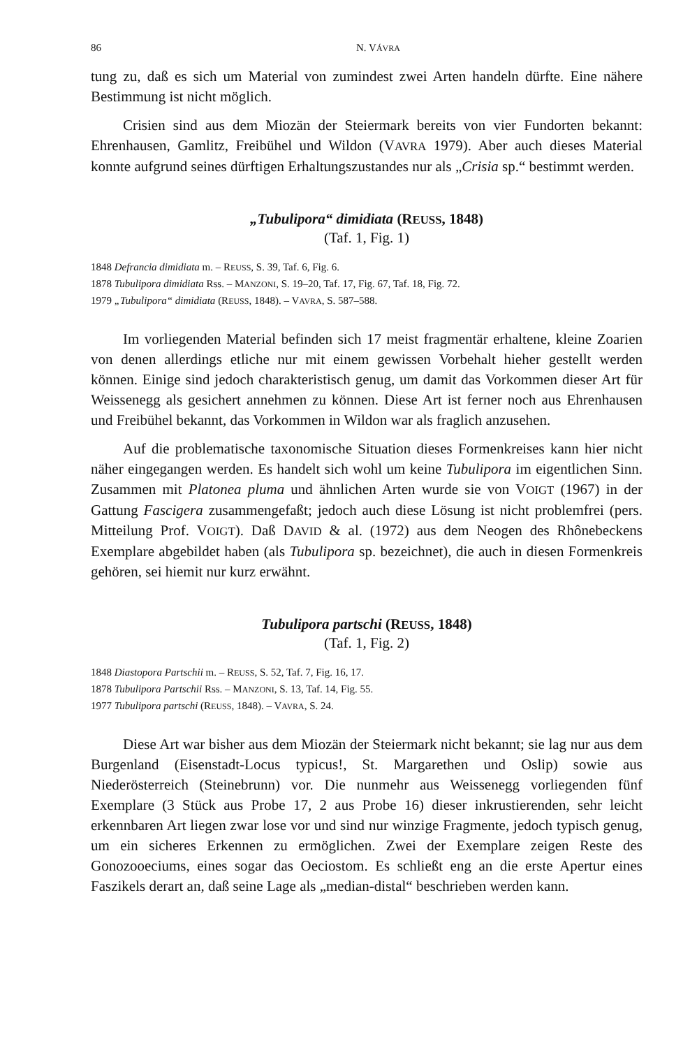86 N. VÁVRA
tung zu, daß es sich um Material von zumindest zwei Arten handeln dürfte. Eine nähere Bestimmung ist nicht möglich.
Crisien sind aus dem Miozän der Steiermark bereits von vier Fundorten bekannt: Ehrenhausen, Gamlitz, Freibühel und Wildon (VAVRA 1979). Aber auch dieses Material konnte aufgrund seines dürftigen Erhaltungszustandes nur als „Crisia sp.“ bestimmt werden.
„Tubulipora“ dimidiata (REUSS, 1848)
(Taf. 1, Fig. 1)
1848 Defrancia dimidiata m. – REUSS, S. 39, Taf. 6, Fig. 6.
1878 Tubulipora dimidiata Rss. – MANZONI, S. 19–20, Taf. 17, Fig. 67, Taf. 18, Fig. 72.
1979 „Tubulipora“ dimidiata (REUSS, 1848). – VAVRA, S. 587–588.
Im vorliegenden Material befinden sich 17 meist fragmentär erhaltene, kleine Zoarien von denen allerdings etliche nur mit einem gewissen Vorbehalt hieher gestellt werden können. Einige sind jedoch charakteristisch genug, um damit das Vorkommen dieser Art für Weissenegg als gesichert annehmen zu können. Diese Art ist ferner noch aus Ehrenhausen und Freibühel bekannt, das Vorkommen in Wildon war als fraglich anzusehen.
Auf die problematische taxonomische Situation dieses Formenkreises kann hier nicht näher eingegangen werden. Es handelt sich wohl um keine Tubulipora im eigentlichen Sinn. Zusammen mit Platonea pluma und ähnlichen Arten wurde sie von VOIGT (1967) in der Gattung Fascigera zusammengefaßt; jedoch auch diese Lösung ist nicht problemfrei (pers. Mitteilung Prof. VOIGT). Daß DAVID & al. (1972) aus dem Neogen des Rhônebeckens Exemplare abgebildet haben (als Tubulipora sp. bezeichnet), die auch in diesen Formenkreis gehören, sei hiemit nur kurz erwähnt.
Tubulipora partschi (REUSS, 1848)
(Taf. 1, Fig. 2)
1848 Diastopora Partschii m. – REUSS, S. 52, Taf. 7, Fig. 16, 17.
1878 Tubulipora Partschii Rss. – MANZONI, S. 13, Taf. 14, Fig. 55.
1977 Tubulipora partschi (REUSS, 1848). – VAVRA, S. 24.
Diese Art war bisher aus dem Miozän der Steiermark nicht bekannt; sie lag nur aus dem Burgenland (Eisenstadt-Locus typicus!, St. Margarethen und Oslip) sowie aus Niederösterreich (Steinebrunn) vor. Die nunmehr aus Weissenegg vorliegenden fünf Exemplare (3 Stück aus Probe 17, 2 aus Probe 16) dieser inkrustierenden, sehr leicht erkennbaren Art liegen zwar lose vor und sind nur winzige Fragmente, jedoch typisch genug, um ein sicheres Erkennen zu ermöglichen. Zwei der Exemplare zeigen Reste des Gonozooeciums, eines sogar das Oeciostom. Es schließt eng an die erste Apertur eines Faszikels derart an, daß seine Lage als „median-distal“ beschrieben werden kann.